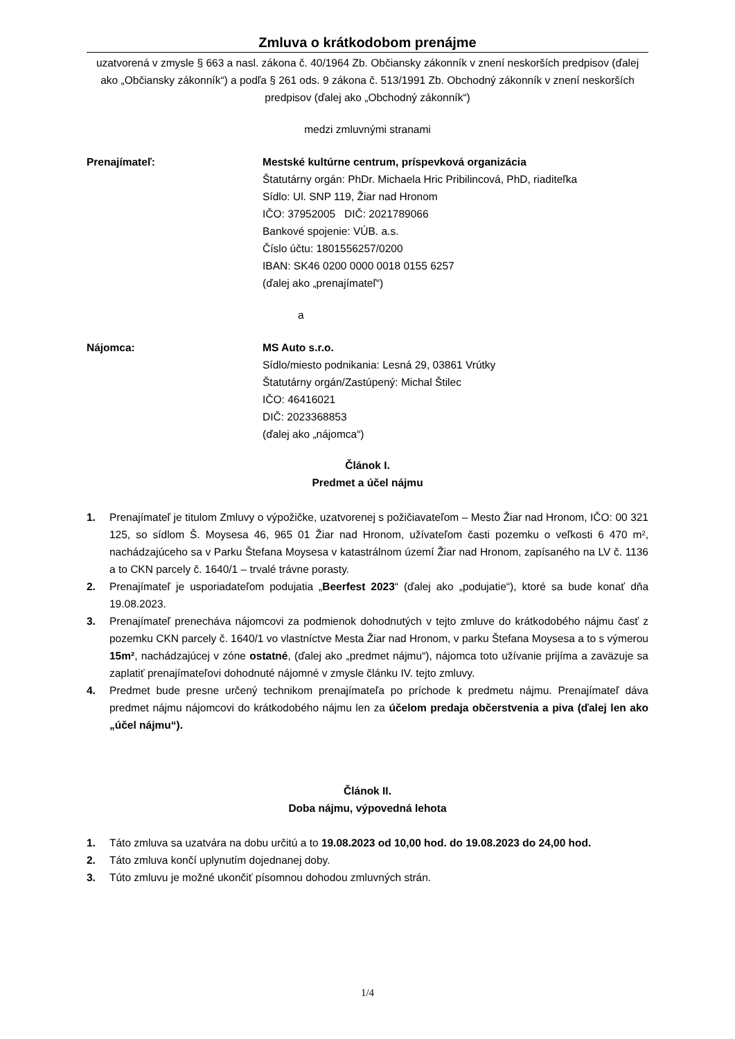Zmluva o krátkodobom prenájme
uzatvorená v zmysle § 663 a nasl. zákona č. 40/1964 Zb. Občiansky zákonník v znení neskorších predpisov (ďalej ako „Občiansky zákonník“) a podľa § 261 ods. 9 zákona č. 513/1991 Zb. Obchodný zákonník v znení neskorších predpisov (ďalej ako „Obchodný zákonník“)
medzi zmluvnými stranami
Prenajímateľ: Mestské kultúrne centrum, príspevková organizácia
Štatutárny orgán: PhDr. Michaela Hric Pribilincová, PhD, riaditeľka
Sídlo: Ul. SNP 119, Žiar nad Hronom
IČO: 37952005 DIČ: 2021789066
Bankové spojenie: VÚB. a.s.
Číslo účtu: 1801556257/0200
IBAN: SK46 0200 0000 0018 0155 6257
(ďalej ako „prenajímateľ“)
a
Nájomca: MS Auto s.r.o.
Sídlo/miesto podnikania: Lesná 29, 03861 Vrútky
Štatutárny orgán/Zastúpený: Michal Štilec
IČO: 46416021
DIČ: 2023368853
(ďalej ako „nájomca“)
Článok I.
Predmet a účel nájmu
1. Prenajímateľ je titulom Zmluvy o výpožičke, uzatvorenej s požičiavateľom – Mesto Žiar nad Hronom, IČO: 00 321 125, so sídlom Š. Moysesa 46, 965 01 Žiar nad Hronom, užívateľom časti pozemku o veľkosti 6 470 m², nachádzajúceho sa v Parku Štefana Moysesa v katastrálnom území Žiar nad Hronom, zapísaného na LV č. 1136 a to CKN parcely č. 1640/1 – trvalé trávne porasty.
2. Prenajímateľ je usporiadateľom podujatia „Beerfest 2023“ (ďalej ako „podujatie“), ktoré sa bude konať dňa 19.08.2023.
3. Prenajímateľ prenecháva nájomcovi za podmienok dohodnutých v tejto zmluve do krátkodobého nájmu časť z pozemku CKN parcely č. 1640/1 vo vlastníctve Mesta Žiar nad Hronom, v parku Štefana Moysesa a to s výmerou 15m², nachádzajúcej v zóne ostatné, (ďalej ako „predmet nájmu“), nájomca toto užívanie prijíma a zaväzuje sa zaplatiť prenajímateľovi dohodnuté nájomné v zmysle článku IV. tejto zmluvy.
4. Predmet bude presne určený technikom prenajímateľa po príchode k predmetu nájmu. Prenajímateľ dáva predmet nájmu nájomcovi do krátkodobého nájmu len za účelom predaja občerstvenia a piva (ďalej len ako „účel nájmu“).
Článok II.
Doba nájmu, výpovedná lehota
1. Táto zmluva sa uzatvára na dobu určitú a to 19.08.2023 od 10,00 hod. do 19.08.2023 do 24,00 hod.
2. Táto zmluva končí uplynutím dojednanej doby.
3. Túto zmluvu je možné ukončiť písomnou dohodou zmluvných strán.
1/4